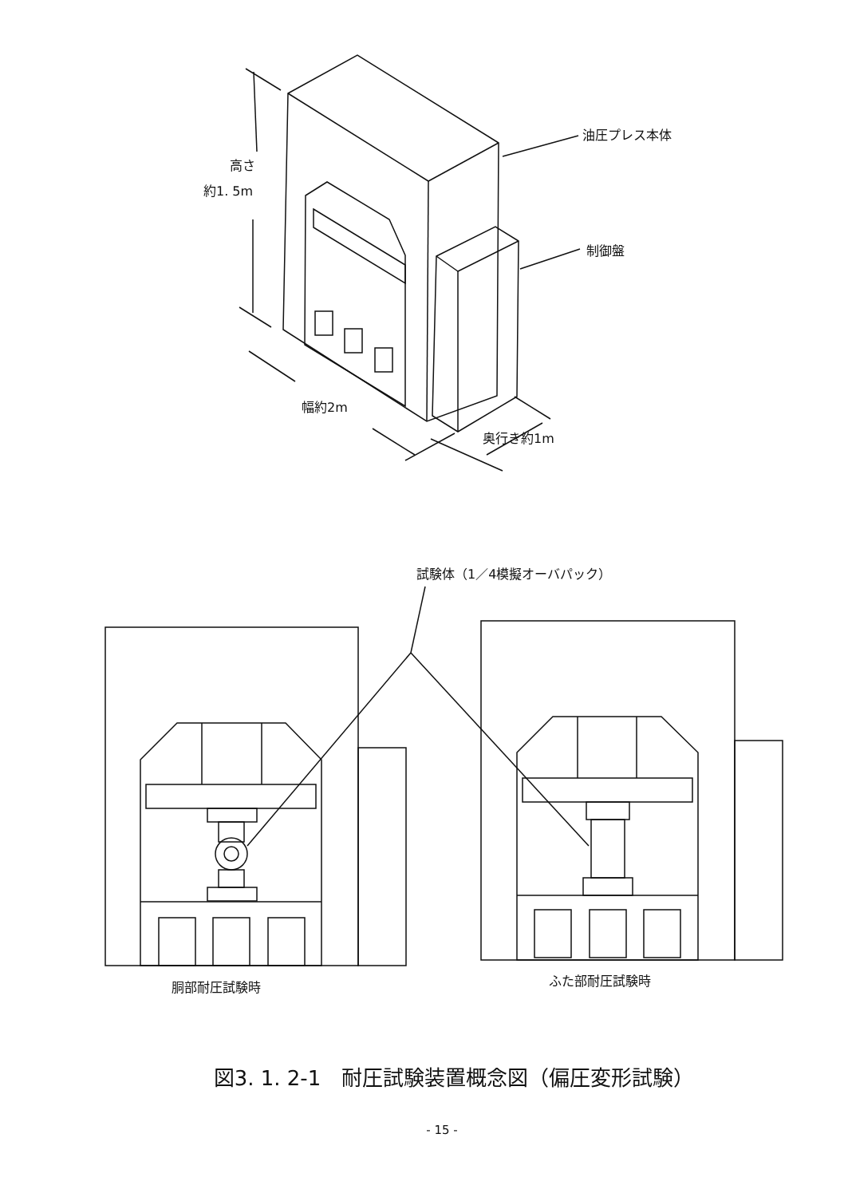油圧プレス本体
制御盤
高さ
約1. 5m
幅約2m
奥行き約1m
試験体（1／4模擬オーバパック）
胴部耐圧試験時
ふた部耐圧試験時
図3. 1. 2-1　耐圧試験装置概念図（偏圧変形試験）
- 15 -